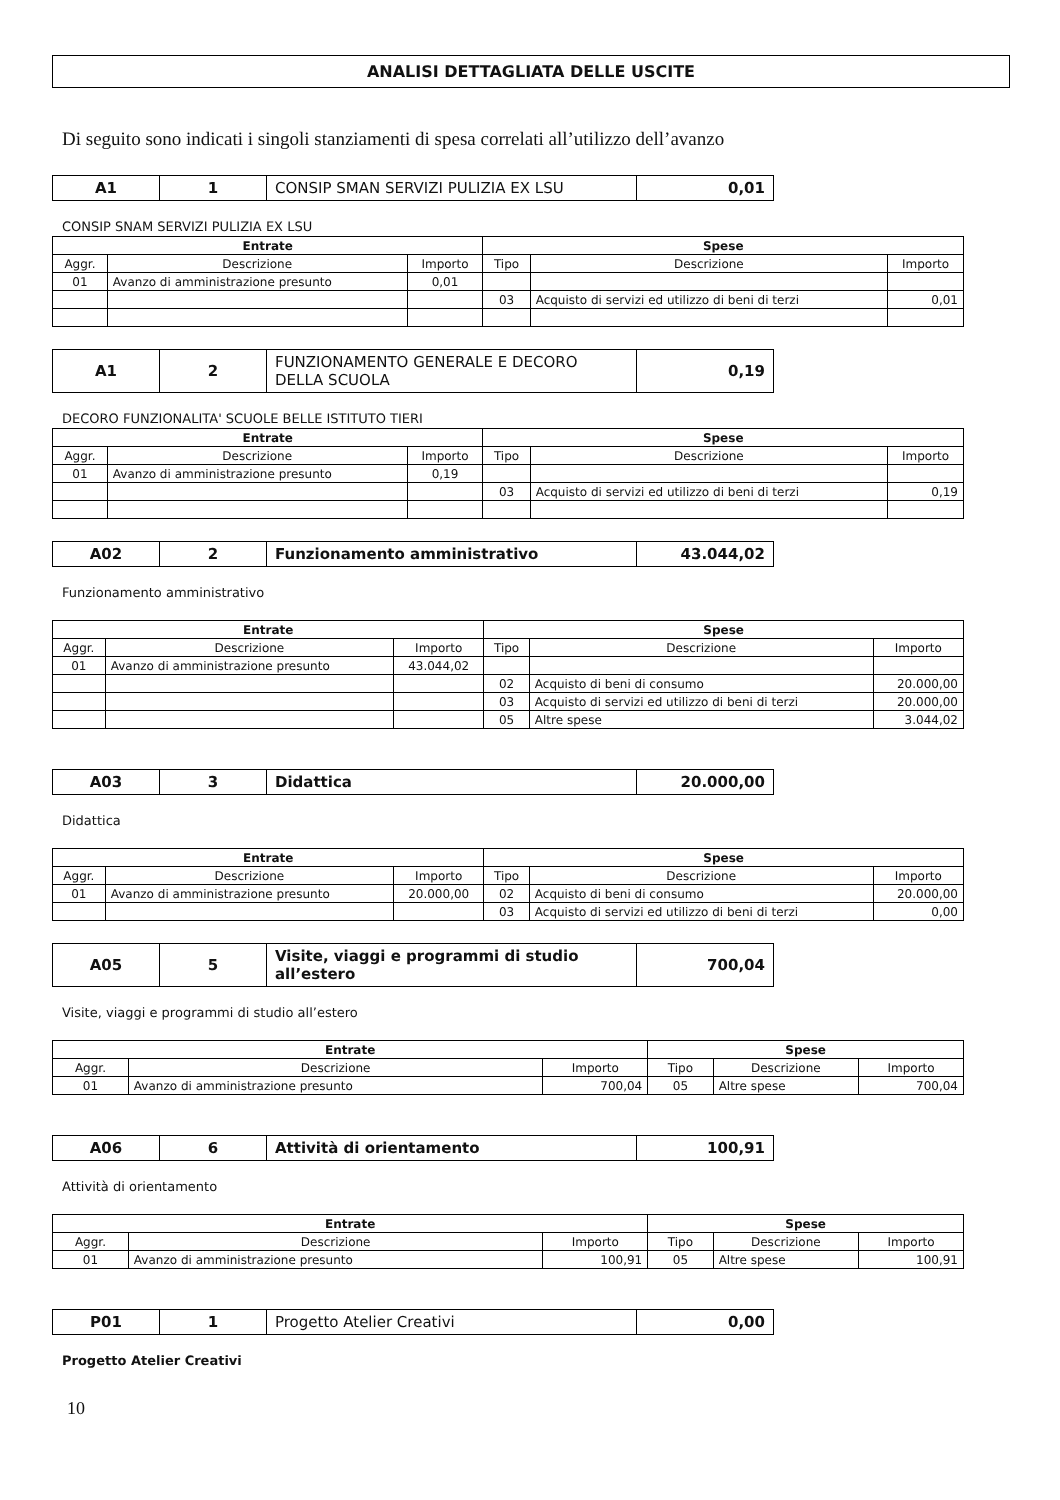ANALISI DETTAGLIATA DELLE USCITE
Di seguito sono indicati i singoli stanziamenti di spesa correlati all’utilizzo dell’avanzo
| A1 | 1 | CONSIP SMAN SERVIZI PULIZIA EX LSU | 0,01 |
CONSIP SNAM SERVIZI PULIZIA EX LSU
| Entrate | | | Spese | | |
| --- | --- | --- | --- | --- | --- |
| Aggr. | Descrizione | Importo | Tipo | Descrizione | Importo |
| 01 | Avanzo di amministrazione presunto | 0,01 | | | |
| | | | 03 | Acquisto di servizi ed utilizzo di beni di terzi | 0,01 |
| A1 | 2 | FUNZIONAMENTO GENERALE E DECORO DELLA SCUOLA | 0,19 |
DECORO FUNZIONALITA' SCUOLE BELLE ISTITUTO TIERI
| Entrate | | | Spese | | |
| --- | --- | --- | --- | --- | --- |
| Aggr. | Descrizione | Importo | Tipo | Descrizione | Importo |
| 01 | Avanzo di amministrazione presunto | 0,19 | | | |
| | | | 03 | Acquisto di servizi ed utilizzo di beni di terzi | 0,19 |
| A02 | 2 | Funzionamento amministrativo | 43.044,02 |
Funzionamento amministrativo
| Entrate | | | Spese | | |
| --- | --- | --- | --- | --- | --- |
| Aggr. | Descrizione | Importo | Tipo | Descrizione | Importo |
| 01 | Avanzo di amministrazione presunto | 43.044,02 | | | |
| | | | 02 | Acquisto di beni di consumo | 20.000,00 |
| | | | 03 | Acquisto di servizi ed utilizzo di beni di terzi | 20.000,00 |
| | | | 05 | Altre spese | 3.044,02 |
| A03 | 3 | Didattica | 20.000,00 |
Didattica
| Entrate | | | Spese | | |
| --- | --- | --- | --- | --- | --- |
| Aggr. | Descrizione | Importo | Tipo | Descrizione | Importo |
| 01 | Avanzo di amministrazione presunto | 20.000,00 | 02 | Acquisto di beni di consumo | 20.000,00 |
| | | | 03 | Acquisto di servizi ed utilizzo di beni di terzi | 0,00 |
| A05 | 5 | Visite, viaggi e programmi di studio all’estero | 700,04 |
Visite, viaggi e programmi di studio all’estero
| Entrate | | | Spese | | |
| --- | --- | --- | --- | --- | --- |
| Aggr. | Descrizione | Importo | Tipo | Descrizione | Importo |
| 01 | Avanzo di amministrazione presunto | 700,04 | 05 | Altre spese | 700,04 |
| A06 | 6 | Attività di orientamento | 100,91 |
Attività di orientamento
| Entrate | | | Spese | | |
| --- | --- | --- | --- | --- | --- |
| Aggr. | Descrizione | Importo | Tipo | Descrizione | Importo |
| 01 | Avanzo di amministrazione presunto | 100,91 | 05 | Altre spese | 100,91 |
| P01 | 1 | Progetto Atelier Creativi | 0,00 |
Progetto Atelier Creativi
10